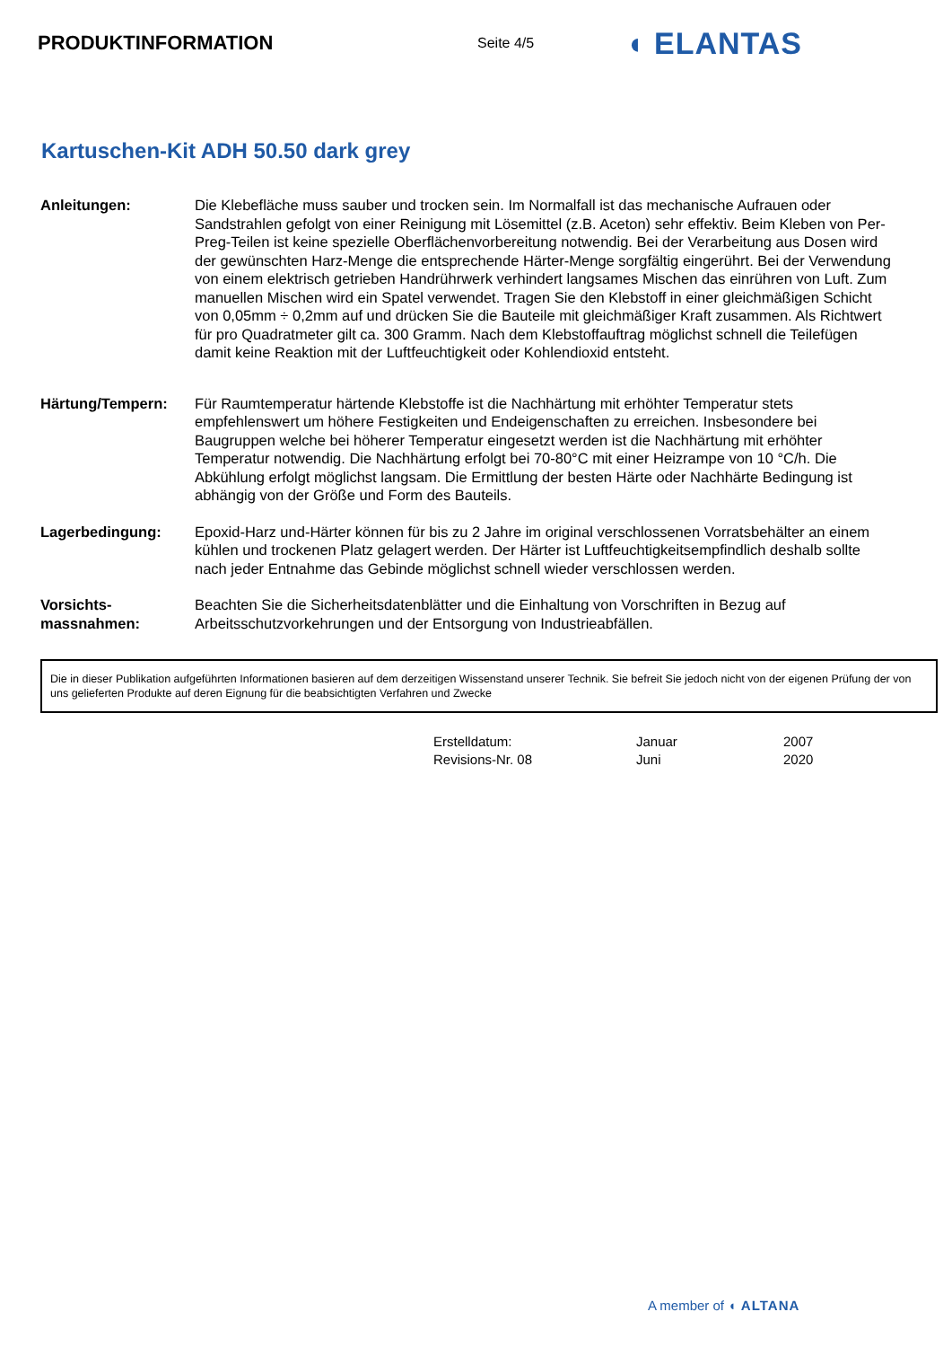PRODUKTINFORMATION
Seite 4/5
◖ ELANTAS
Kartuschen-Kit ADH 50.50 dark grey
Anleitungen: Die Klebefläche muss sauber und trocken sein. Im Normalfall ist das mechanische Aufrauen oder Sandstrahlen gefolgt von einer Reinigung mit Lösemittel (z.B. Aceton) sehr effektiv. Beim Kleben von Per-Preg-Teilen ist keine spezielle Oberflächenvorbereitung notwendig. Bei der Verarbeitung aus Dosen wird der gewünschten Harz-Menge die entsprechende Härter-Menge sorgfältig eingerührt. Bei der Verwendung von einem elektrisch getrieben Handrührwerk verhindert langsames Mischen das einrühren von Luft. Zum manuellen Mischen wird ein Spatel verwendet. Tragen Sie den Klebstoff in einer gleichmäßigen Schicht von 0,05mm ÷ 0,2mm auf und drücken Sie die Bauteile mit gleichmäßiger Kraft zusammen. Als Richtwert für pro Quadratmeter gilt ca. 300 Gramm. Nach dem Klebstoffauftrag möglichst schnell die Teilefügen damit keine Reaktion mit der Luftfeuchtigkeit oder Kohlendioxid entsteht.
Härtung/Tempern: Für Raumtemperatur härtende Klebstoffe ist die Nachhärtung mit erhöhter Temperatur stets empfehlenswert um höhere Festigkeiten und Endeigenschaften zu erreichen. Insbesondere bei Baugruppen welche bei höherer Temperatur eingesetzt werden ist die Nachhärtung mit erhöhter Temperatur notwendig. Die Nachhärtung erfolgt bei 70-80°C mit einer Heizrampe von 10 °C/h. Die Abkühlung erfolgt möglichst langsam. Die Ermittlung der besten Härte oder Nachhärte Bedingung ist abhängig von der Größe und Form des Bauteils.
Lagerbedingung: Epoxid-Harz und-Härter können für bis zu 2 Jahre im original verschlossenen Vorratsbehälter an einem kühlen und trockenen Platz gelagert werden. Der Härter ist Luftfeuchtigkeitsempfindlich deshalb sollte nach jeder Entnahme das Gebinde möglichst schnell wieder verschlossen werden.
Vorsichts-
massnahmen:
Beachten Sie die Sicherheitsdatenblätter und die Einhaltung von Vorschriften in Bezug auf Arbeitsschutzvorkehrungen und der Entsorgung von Industrieabfällen.
Die in dieser Publikation aufgeführten Informationen basieren auf dem derzeitigen Wissenstand unserer Technik. Sie befreit Sie jedoch nicht von der eigenen Prüfung der von uns gelieferten Produkte auf deren Eignung für die beabsichtigten Verfahren und Zwecke
Erstelldatum:
Januar
2007
Revisions-Nr. 08
Juni
2020
A member of ◖ ALTANA